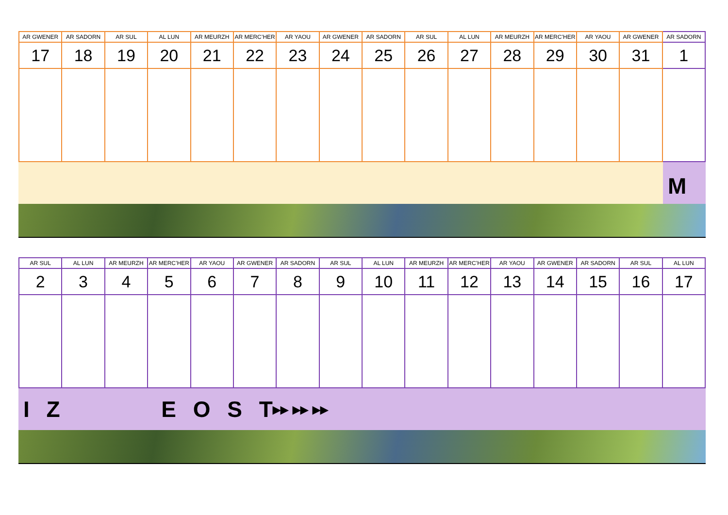| AR GWENER | AR SADORN | AR SUL | AL LUN | AR MEURZH | AR MERC’HER | AR YAOU | AR GWENER | AR SADORN | AR SUL | AL LUN | AR MEURZH | AR MERC’HER | AR YAOU | AR GWENER | AR SADORN |
| --- | --- | --- | --- | --- | --- | --- | --- | --- | --- | --- | --- | --- | --- | --- | --- |
| 17 | 18 | 19 | 20 | 21 | 22 | 23 | 24 | 25 | 26 | 27 | 28 | 29 | 30 | 31 | 1 |
M
| AR SUL | AL LUN | AR MEURZH | AR MERC’HER | AR YAOU | AR GWENER | AR SADORN | AR SUL | AL LUN | AR MEURZH | AR MERC’HER | AR YAOU | AR GWENER | AR SADORN | AR SUL | AL LUN |
| --- | --- | --- | --- | --- | --- | --- | --- | --- | --- | --- | --- | --- | --- | --- | --- |
| 2 | 3 | 4 | 5 | 6 | 7 | 8 | 9 | 10 | 11 | 12 | 13 | 14 | 15 | 16 | 17 |
I Z E O S T ▸▸ ▸▸ ▸▸